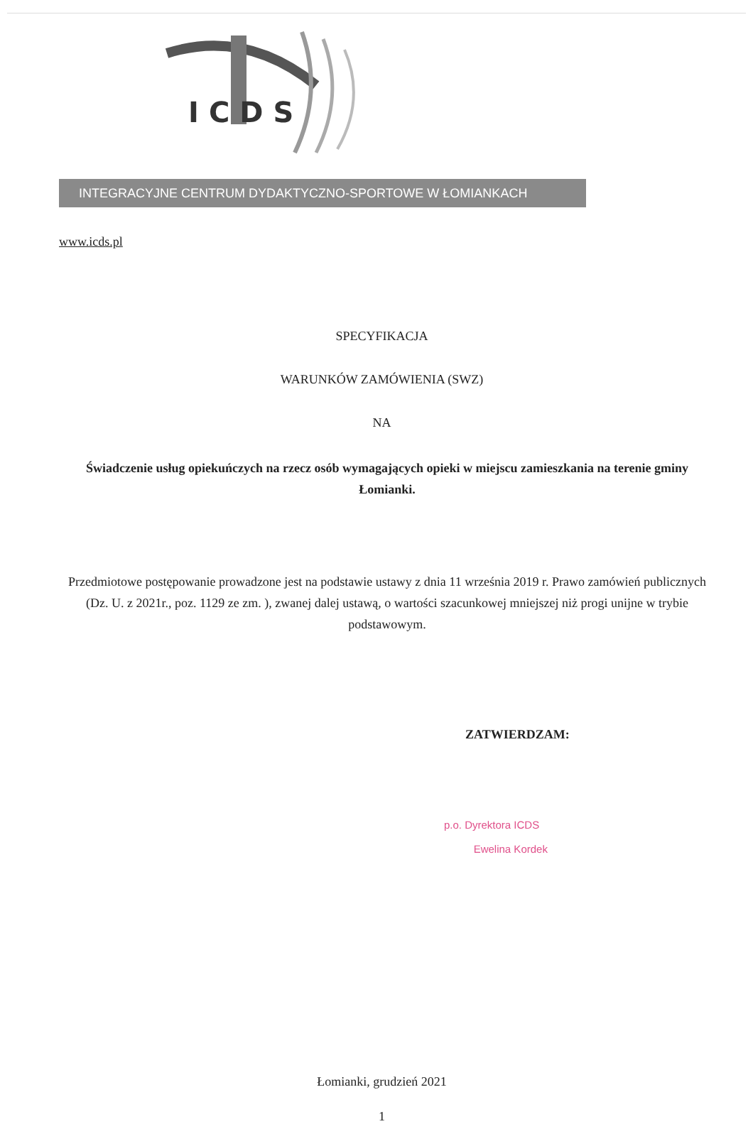ICDS
INTEGRACYJNE CENTRUM DYDAKTYCZNO-SPORTOWE W ŁOMIANKACH
www.icds.pl
SPECYFIKACJA
WARUNKÓW ZAMÓWIENIA (SWZ)
NA
Świadczenie usług opiekuńczych na rzecz osób wymagających opieki w miejscu zamieszkania na terenie gminy Łomianki.
Przedmiotowe postępowanie prowadzone jest na podstawie ustawy z dnia 11 września 2019 r. Prawo zamówień publicznych (Dz. U. z 2021r., poz. 1129 ze zm. ), zwanej dalej ustawą, o wartości szacunkowej mniejszej niż progi unijne w trybie podstawowym.
ZATWIERDZAM:
p.o. Dyrektora ICDS
Ewelina Kordek
Łomianki, grudzień 2021
1